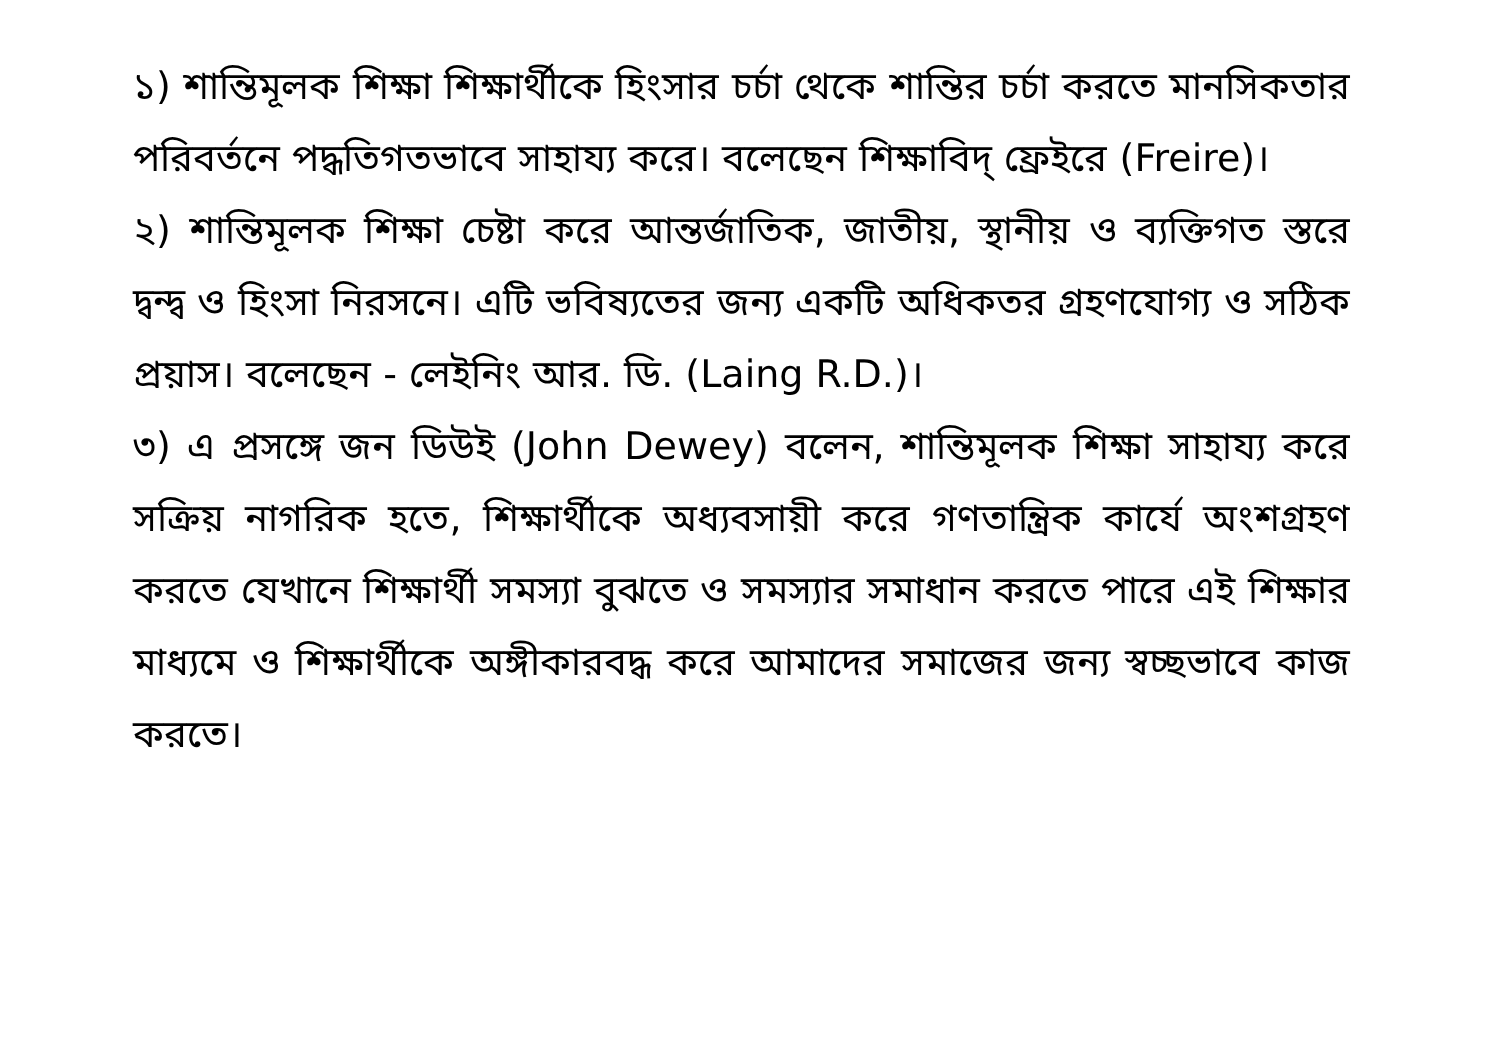১) শান্তিমূলক শিক্ষা শিক্ষার্থীকে হিংসার চর্চা থেকে শান্তির চর্চা করতে মানসিকতার পরিবর্তনে পদ্ধতিগতভাবে সাহায্য করে। বলেছেন শিক্ষাবিদ্ ফ্রেইরে (Freire)।
২) শান্তিমূলক শিক্ষা চেষ্টা করে আন্তর্জাতিক, জাতীয়, স্থানীয় ও ব্যক্তিগত স্তরে দ্বন্দ্ব ও হিংসা নিরসনে। এটি ভবিষ্যতের জন্য একটি অধিকতর গ্রহণযোগ্য ও সঠিক প্রয়াস। বলেছেন - লেইনিং আর. ডি. (Laing R.D.)।
৩) এ প্রসঙ্গে জন ডিউই (John Dewey) বলেন, শান্তিমূলক শিক্ষা সাহায্য করে সক্রিয় নাগরিক হতে, শিক্ষার্থীকে অধ্যবসায়ী করে গণতান্ত্রিক কার্যে অংশগ্রহণ করতে যেখানে শিক্ষার্থী সমস্যা বুঝতে ও সমস্যার সমাধান করতে পারে এই শিক্ষার মাধ্যমে ও শিক্ষার্থীকে অঙ্গীকারবদ্ধ করে আমাদের সমাজের জন্য স্বচ্ছভাবে কাজ করতে।